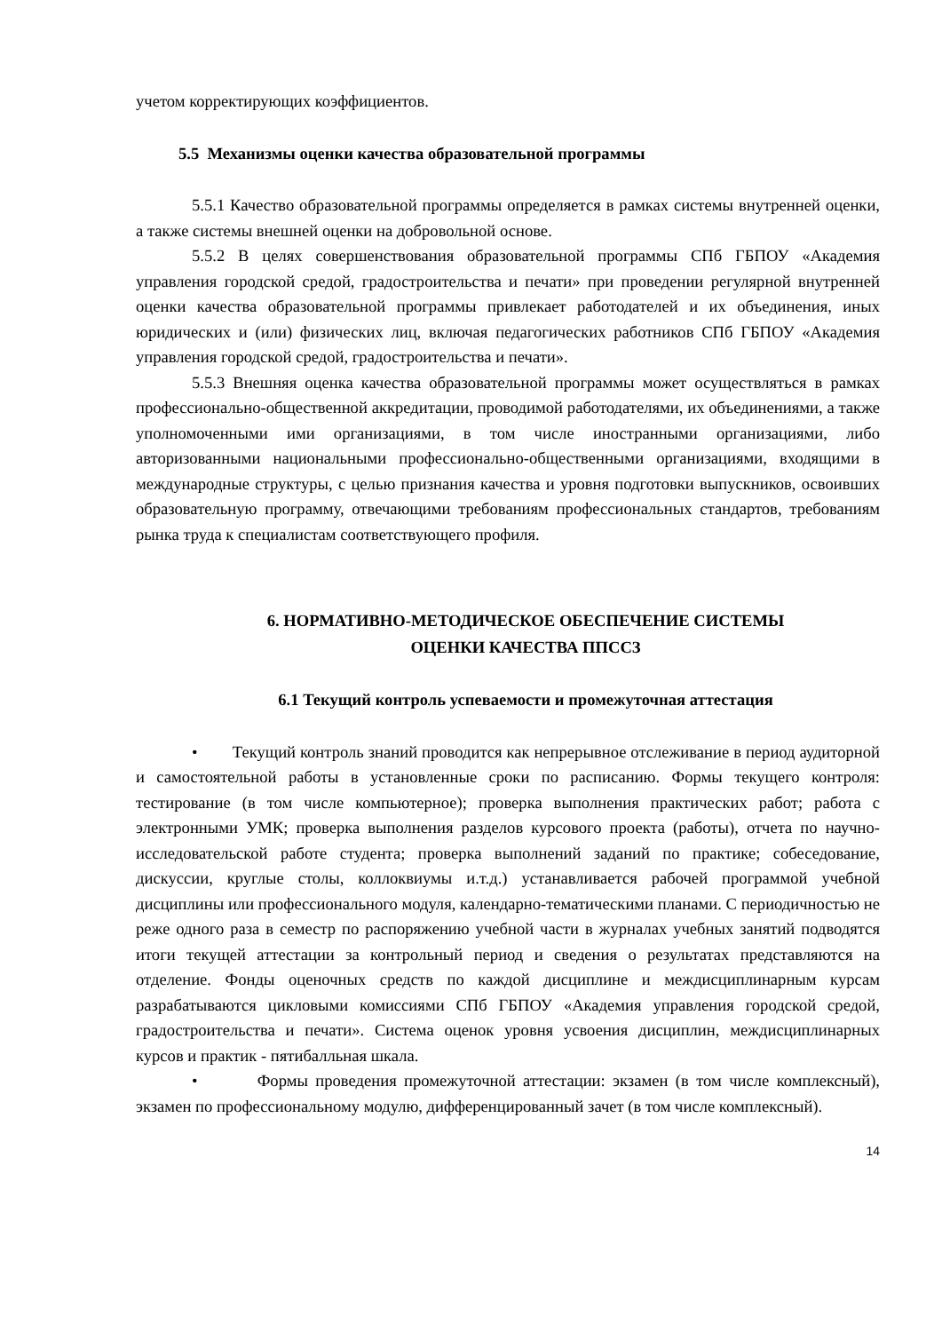учетом корректирующих коэффициентов.
5.5 Механизмы оценки качества образовательной программы
5.5.1 Качество образовательной программы определяется в рамках системы внутренней оценки, а также системы внешней оценки на добровольной основе.
5.5.2 В целях совершенствования образовательной программы СПб ГБПОУ «Академия управления городской средой, градостроительства и печати» при проведении регулярной внутренней оценки качества образовательной программы привлекает работодателей и их объединения, иных юридических и (или) физических лиц, включая педагогических работников СПб ГБПОУ «Академия управления городской средой, градостроительства и печати».
5.5.3 Внешняя оценка качества образовательной программы может осуществляться в рамках профессионально-общественной аккредитации, проводимой работодателями, их объединениями, а также уполномоченными ими организациями, в том числе иностранными организациями, либо авторизованными национальными профессионально-общественными организациями, входящими в международные структуры, с целью признания качества и уровня подготовки выпускников, освоивших образовательную программу, отвечающими требованиям профессиональных стандартов, требованиям рынка труда к специалистам соответствующего профиля.
6. НОРМАТИВНО-МЕТОДИЧЕСКОЕ ОБЕСПЕЧЕНИЕ СИСТЕМЫ
ОЦЕНКИ КАЧЕСТВА ППССЗ
6.1 Текущий контроль успеваемости и промежуточная аттестация
• Текущий контроль знаний проводится как непрерывное отслеживание в период аудиторной и самостоятельной работы в установленные сроки по расписанию. Формы текущего контроля: тестирование (в том числе компьютерное); проверка выполнения практических работ; работа с электронными УМК; проверка выполнения разделов курсового проекта (работы), отчета по научно-исследовательской работе студента; проверка выполнений заданий по практике; собеседование, дискуссии, круглые столы, коллоквиумы и.т.д.) устанавливается рабочей программой учебной дисциплины или профессионального модуля, календарно-тематическими планами. С периодичностью не реже одного раза в семестр по распоряжению учебной части в журналах учебных занятий подводятся итоги текущей аттестации за контрольный период и сведения о результатах представляются на отделение. Фонды оценочных средств по каждой дисциплине и междисциплинарным курсам разрабатываются цикловыми комиссиями СПб ГБПОУ «Академия управления городской средой, градостроительства и печати». Система оценок уровня усвоения дисциплин, междисциплинарных курсов и практик - пятибалльная шкала.
• Формы проведения промежуточной аттестации: экзамен (в том числе комплексный), экзамен по профессиональному модулю, дифференцированный зачет (в том числе комплексный).
14